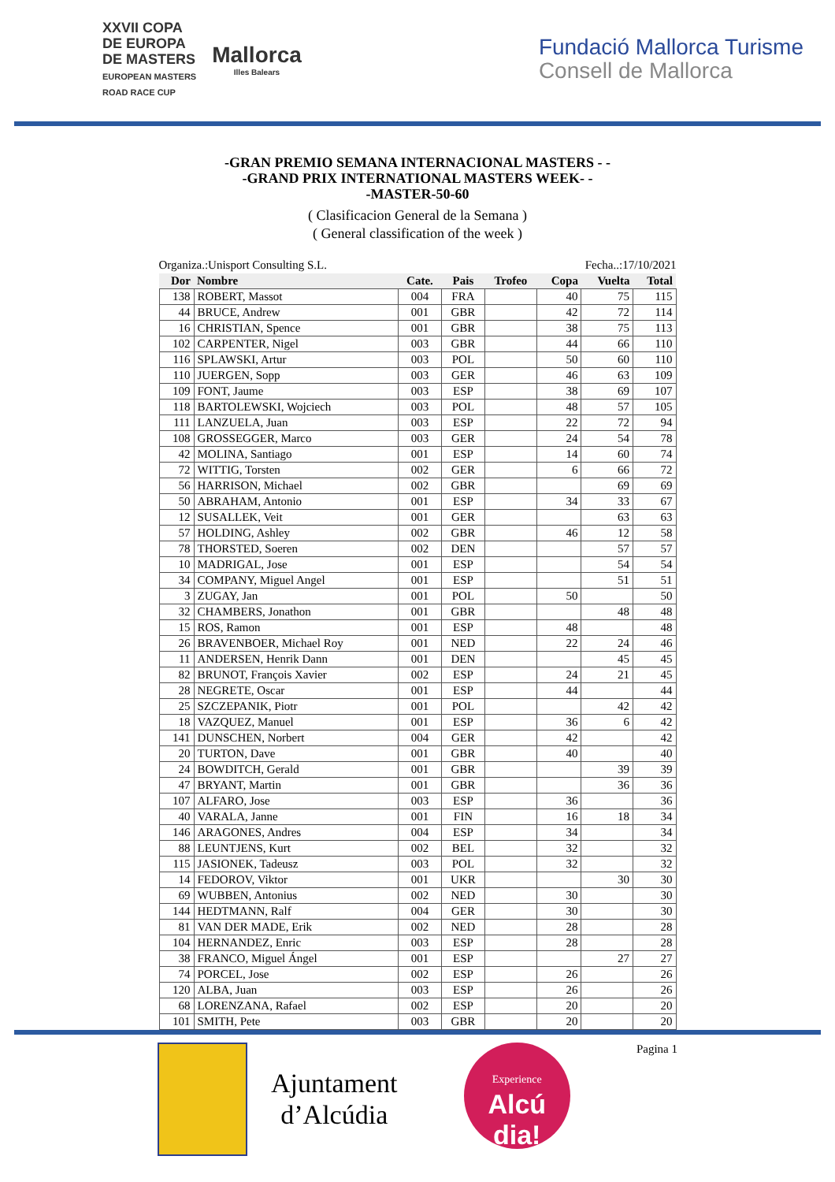XXVII COPA
DE EUROPA
DE MASTERS
EUROPEAN MASTERS
ROAD RACE CUP
Mallorca
Illes Balears
Fundació Mallorca Turisme
Consell de Mallorca
-GRAN PREMIO SEMANA INTERNACIONAL MASTERS - -
-GRAND PRIX INTERNATIONAL MASTERS WEEK- -
-MASTER-50-60
( Clasificacion General de la Semana )
( General classification of the week )
Organiza.:Unisport Consulting S.L. Fecha..:17/10/2021
| Dor | Nombre | Cate. | Pais | Trofeo | Copa | Vuelta | Total |
| --- | --- | --- | --- | --- | --- | --- | --- |
| 138 | ROBERT, Massot | 004 | FRA | | 40 | 75 | 115 |
| 44 | BRUCE, Andrew | 001 | GBR | | 42 | 72 | 114 |
| 16 | CHRISTIAN, Spence | 001 | GBR | | 38 | 75 | 113 |
| 102 | CARPENTER, Nigel | 003 | GBR | | 44 | 66 | 110 |
| 116 | SPLAWSKI, Artur | 003 | POL | | 50 | 60 | 110 |
| 110 | JUERGEN, Sopp | 003 | GER | | 46 | 63 | 109 |
| 109 | FONT, Jaume | 003 | ESP | | 38 | 69 | 107 |
| 118 | BARTOLEWSKI, Wojciech | 003 | POL | | 48 | 57 | 105 |
| 111 | LANZUELA, Juan | 003 | ESP | | 22 | 72 | 94 |
| 108 | GROSSEGGER, Marco | 003 | GER | | 24 | 54 | 78 |
| 42 | MOLINA, Santiago | 001 | ESP | | 14 | 60 | 74 |
| 72 | WITTIG, Torsten | 002 | GER | | 6 | 66 | 72 |
| 56 | HARRISON, Michael | 002 | GBR | | | 69 | 69 |
| 50 | ABRAHAM, Antonio | 001 | ESP | | 34 | 33 | 67 |
| 12 | SUSALLEK, Veit | 001 | GER | | | 63 | 63 |
| 57 | HOLDING, Ashley | 002 | GBR | | 46 | 12 | 58 |
| 78 | THORSTED, Soeren | 002 | DEN | | | 57 | 57 |
| 10 | MADRIGAL, Jose | 001 | ESP | | | 54 | 54 |
| 34 | COMPANY, Miguel Angel | 001 | ESP | | | 51 | 51 |
| 3 | ZUGAY, Jan | 001 | POL | | 50 | | 50 |
| 32 | CHAMBERS, Jonathon | 001 | GBR | | | 48 | 48 |
| 15 | ROS, Ramon | 001 | ESP | | 48 | | 48 |
| 26 | BRAVENBOER, Michael Roy | 001 | NED | | 22 | 24 | 46 |
| 11 | ANDERSEN, Henrik Dann | 001 | DEN | | | 45 | 45 |
| 82 | BRUNOT, François Xavier | 002 | ESP | | 24 | 21 | 45 |
| 28 | NEGRETE, Oscar | 001 | ESP | | 44 | | 44 |
| 25 | SZCZEPANIK, Piotr | 001 | POL | | | 42 | 42 |
| 18 | VAZQUEZ, Manuel | 001 | ESP | | 36 | 6 | 42 |
| 141 | DUNSCHEN, Norbert | 004 | GER | | 42 | | 42 |
| 20 | TURTON, Dave | 001 | GBR | | 40 | | 40 |
| 24 | BOWDITCH, Gerald | 001 | GBR | | | 39 | 39 |
| 47 | BRYANT, Martin | 001 | GBR | | | 36 | 36 |
| 107 | ALFARO, Jose | 003 | ESP | | 36 | | 36 |
| 40 | VARALA, Janne | 001 | FIN | | 16 | 18 | 34 |
| 146 | ARAGONES, Andres | 004 | ESP | | 34 | | 34 |
| 88 | LEUNTJENS, Kurt | 002 | BEL | | 32 | | 32 |
| 115 | JASIONEK, Tadeusz | 003 | POL | | 32 | | 32 |
| 14 | FEDOROV, Viktor | 001 | UKR | | | 30 | 30 |
| 69 | WUBBEN, Antonius | 002 | NED | | 30 | | 30 |
| 144 | HEDTMANN, Ralf | 004 | GER | | 30 | | 30 |
| 81 | VAN DER MADE, Erik | 002 | NED | | 28 | | 28 |
| 104 | HERNANDEZ, Enric | 003 | ESP | | 28 | | 28 |
| 38 | FRANCO, Miguel Ángel | 001 | ESP | | | 27 | 27 |
| 74 | PORCEL, Jose | 002 | ESP | | 26 | | 26 |
| 120 | ALBA, Juan | 003 | ESP | | 26 | | 26 |
| 68 | LORENZANA, Rafael | 002 | ESP | | 20 | | 20 |
| 101 | SMITH, Pete | 003 | GBR | | 20 | | 20 |
Ajuntament
d’Alcúdia
Experience
Alcú
dia!
Pagina 1